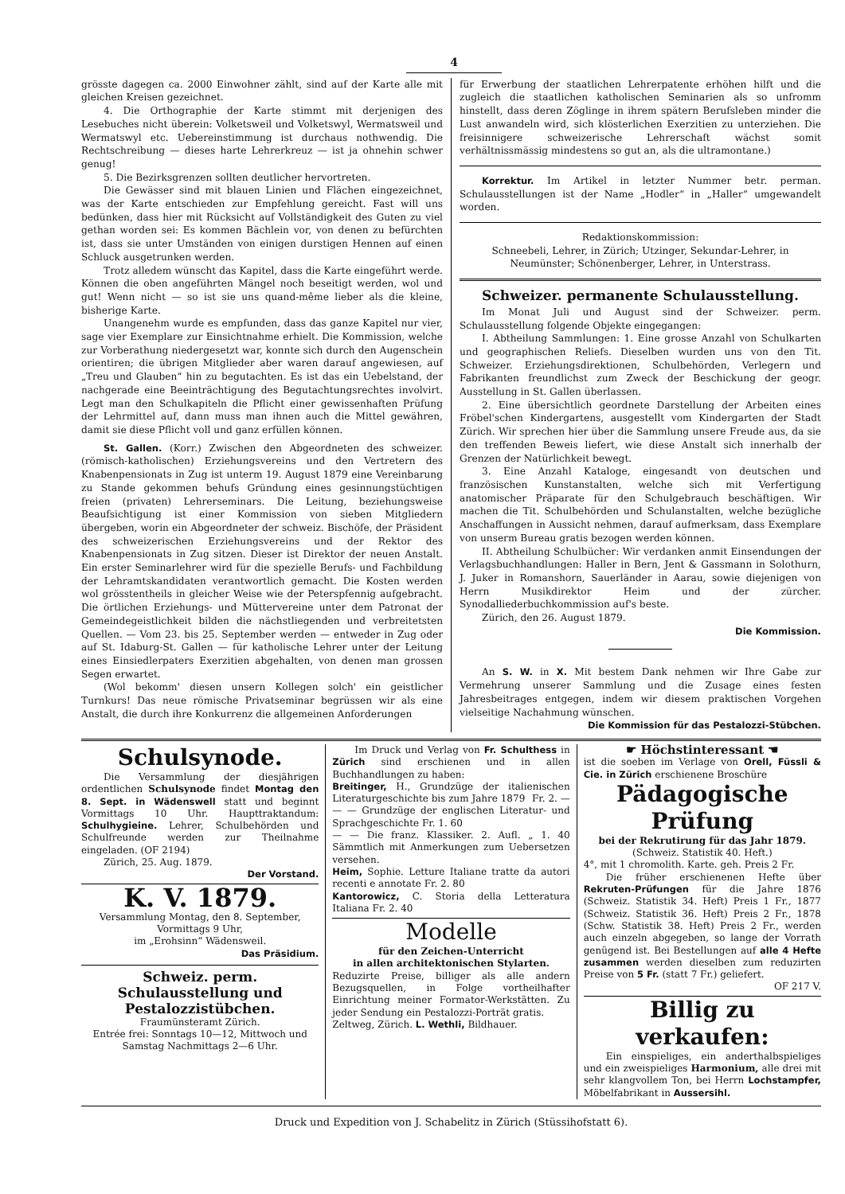4
grösste dagegen ca. 2000 Einwohner zählt, sind auf der Karte alle mit gleichen Kreisen gezeichnet.
4. Die Orthographie der Karte stimmt mit derjenigen des Lesebuches nicht überein: Volketsweil und Volketswyl, Wermatsweil und Wermatswyl etc. Uebereinstimmung ist durchaus nothwendig. Die Rechtschreibung — dieses harte Lehrerkreuz — ist ja ohnehin schwer genug!
5. Die Bezirksgrenzen sollten deutlicher hervortreten.
Die Gewässer sind mit blauen Linien und Flächen eingezeichnet, was der Karte entschieden zur Empfehlung gereicht. Fast will uns bedünken, dass hier mit Rücksicht auf Vollständigkeit des Guten zu viel gethan worden sei: Es kommen Bächlein vor, von denen zu befürchten ist, dass sie unter Umständen von einigen durstigen Hennen auf einen Schluck ausgetrunken werden.
Trotz alledem wünscht das Kapitel, dass die Karte eingeführt werde. Können die oben angeführten Mängel noch beseitigt werden, wol und gut! Wenn nicht — so ist sie uns quand-même lieber als die kleine, bisherige Karte.
Unangenehm wurde es empfunden, dass das ganze Kapitel nur vier, sage vier Exemplare zur Einsichtnahme erhielt. Die Kommission, welche zur Vorberathung niedergesetzt war, konnte sich durch den Augenschein orientiren; die übrigen Mitglieder aber waren darauf angewiesen, auf „Treu und Glauben“ hin zu begutachten. Es ist das ein Uebelstand, der nachgerade eine Beeinträchtigung des Begutachtungsrechtes involvirt. Legt man den Schulkapiteln die Pflicht einer gewissenhaften Prüfung der Lehrmittel auf, dann muss man ihnen auch die Mittel gewähren, damit sie diese Pflicht voll und ganz erfüllen können.
St. Gallen. (Korr.) Zwischen den Abgeordneten des schweizer. (römisch-katholischen) Erziehungsvereins und den Vertretern des Knabenpensionats in Zug ist unterm 19. August 1879 eine Vereinbarung zu Stande gekommen behufs Gründung eines gesinnungstüchtigen freien (privaten) Lehrerseminars. Die Leitung, beziehungsweise Beaufsichtigung ist einer Kommission von sieben Mitgliedern übergeben, worin ein Abgeordneter der schweiz. Bischöfe, der Präsident des schweizerischen Erziehungsvereins und der Rektor des Knabenpensionats in Zug sitzen. Dieser ist Direktor der neuen Anstalt. Ein erster Seminarlehrer wird für die spezielle Berufs- und Fachbildung der Lehramtskandidaten verantwortlich gemacht. Die Kosten werden wol grösstentheils in gleicher Weise wie der Peterspfennig aufgebracht. Die örtlichen Erziehungs- und Müttervereine unter dem Patronat der Gemeindegeistlichkeit bilden die nächstliegenden und verbreitetsten Quellen. — Vom 23. bis 25. September werden — entweder in Zug oder auf St. Idaburg-St. Gallen — für katholische Lehrer unter der Leitung eines Einsiedlerpaters Exerzitien abgehalten, von denen man grossen Segen erwartet.
(Wol bekomm' diesen unsern Kollegen solch' ein geistlicher Turnkurs! Das neue römische Privatseminar begrüssen wir als eine Anstalt, die durch ihre Konkurrenz die allgemeinen Anforderungen
für Erwerbung der staatlichen Lehrerpatente erhöhen hilft und die zugleich die staatlichen katholischen Seminarien als so unfromm hinstellt, dass deren Zöglinge in ihrem spätern Berufsleben minder die Lust anwandeln wird, sich klösterlichen Exerzitien zu unterziehen. Die freisinnigere schweizerische Lehrerschaft wächst somit verhältnissmässig mindestens so gut an, als die ultramontane.)
Korrektur. Im Artikel in letzter Nummer betr. perman. Schulausstellungen ist der Name „Hodler“ in „Haller“ umgewandelt worden.
Redaktionskommission:
Schneebeli, Lehrer, in Zürich; Utzinger, Sekundar-Lehrer, in Neumünster; Schönenberger, Lehrer, in Unterstrass.
Schweizer. permanente Schulausstellung.
Im Monat Juli und August sind der Schweizer. perm. Schulausstellung folgende Objekte eingegangen:
I. Abtheilung Sammlungen: 1. Eine grosse Anzahl von Schulkarten und geographischen Reliefs. Dieselben wurden uns von den Tit. Schweizer. Erziehungsdirektionen, Schulbehörden, Verlegern und Fabrikanten freundlichst zum Zweck der Beschickung der geogr. Ausstellung in St. Gallen überlassen.
2. Eine übersichtlich geordnete Darstellung der Arbeiten eines Fröbel'schen Kindergartens, ausgestellt vom Kindergarten der Stadt Zürich. Wir sprechen hier über die Sammlung unsere Freude aus, da sie den treffenden Beweis liefert, wie diese Anstalt sich innerhalb der Grenzen der Natürlichkeit bewegt.
3. Eine Anzahl Kataloge, eingesandt von deutschen und französischen Kunstanstalten, welche sich mit Verfertigung anatomischer Präparate für den Schulgebrauch beschäftigen. Wir machen die Tit. Schulbehörden und Schulanstalten, welche bezügliche Anschaffungen in Aussicht nehmen, darauf aufmerksam, dass Exemplare von unserm Bureau gratis bezogen werden können.
II. Abtheilung Schulbücher: Wir verdanken anmit Einsendungen der Verlagsbuchhandlungen: Haller in Bern, Jent & Gassmann in Solothurn, J. Juker in Romanshorn, Sauerländer in Aarau, sowie diejenigen von Herrn Musikdirektor Heim und der zürcher. Synodalliederbuchkommission auf's beste.
Zürich, den 26. August 1879.
Die Kommission.
An S. W. in X. Mit bestem Dank nehmen wir Ihre Gabe zur Vermehrung unserer Sammlung und die Zusage eines festen Jahresbeitrages entgegen, indem wir diesem praktischen Vorgehen vielseitige Nachahmung wünschen.
Die Kommission für das Pestalozzi-Stübchen.
Schulsynode.
Die Versammlung der diesjährigen ordentlichen Schulsynode findet Montag den 8. Sept. in Wädenswell statt und beginnt Vormittags 10 Uhr. Haupttraktandum: Schulhygieine. Lehrer, Schulbehörden und Schulfreunde werden zur Theilnahme eingeladen. (OF 2194)
Zürich, 25. Aug. 1879.
Der Vorstand.
K. V. 1879.
Versammlung Montag, den 8. September, Vormittags 9 Uhr,
im „Erohsinn“ Wädensweil.
Das Präsidium.
Schweiz. perm. Schulausstellung und Pestalozzistübchen.
Fraumünsteramt Zürich.
Entrée frei: Sonntags 10—12, Mittwoch und Samstag Nachmittags 2—6 Uhr.
Im Druck und Verlag von Fr. Schulthess in Zürich sind erschienen und in allen Buchhandlungen zu haben:
Breitinger, H., Grundzüge der italienischen Literaturgeschichte bis zum Jahre 1879 Fr. 2. —
— — Grundzüge der englischen Literatur- und Sprachgeschichte Fr. 1. 60
— — Die franz. Klassiker. 2. Aufl. „ 1. 40 Sämmtlich mit Anmerkungen zum Uebersetzen versehen.
Heim, Sophie. Letture Italiane tratte da autori recenti e annotate Fr. 2. 80
Kantorowicz, C. Storia della Letteratura Italiana Fr. 2. 40
Modelle
für den Zeichen-Unterricht
in allen architektonischen Stylarten.
Reduzirte Preise, billiger als alle andern Bezugsquellen, in Folge vortheilhafter Einrichtung meiner Formator-Werkstätten. Zu jeder Sendung ein Pestalozzi-Porträt gratis.
Zeltweg, Zürich. L. Wethli, Bildhauer.
☛ Höchstinteressant ☚
ist die soeben im Verlage von Orell, Füssli & Cie. in Zürich erschienene Broschüre
Pädagogische Prüfung
bei der Rekrutirung für das Jahr 1879.
(Schweiz. Statistik 40. Heft.)
4°, mit 1 chromolith. Karte. geh. Preis 2 Fr.
Die früher erschienenen Hefte über Rekruten-Prüfungen für die Jahre 1876 (Schweiz. Statistik 34. Heft) Preis 1 Fr., 1877 (Schweiz. Statistik 36. Heft) Preis 2 Fr., 1878 (Schw. Statistik 38. Heft) Preis 2 Fr., werden auch einzeln abgegeben, so lange der Vorrath genügend ist. Bei Bestellungen auf alle 4 Hefte zusammen werden dieselben zum reduzirten Preise von 5 Fr. (statt 7 Fr.) geliefert.
OF 217 V.
Billig zu verkaufen:
Ein einspieliges, ein anderthalbspieliges und ein zweispieliges Harmonium, alle drei mit sehr klangvollem Ton, bei Herrn Lochstampfer, Möbelfabrikant in Aussersihl.
Druck und Expedition von J. Schabelitz in Zürich (Stüssihofstatt 6).